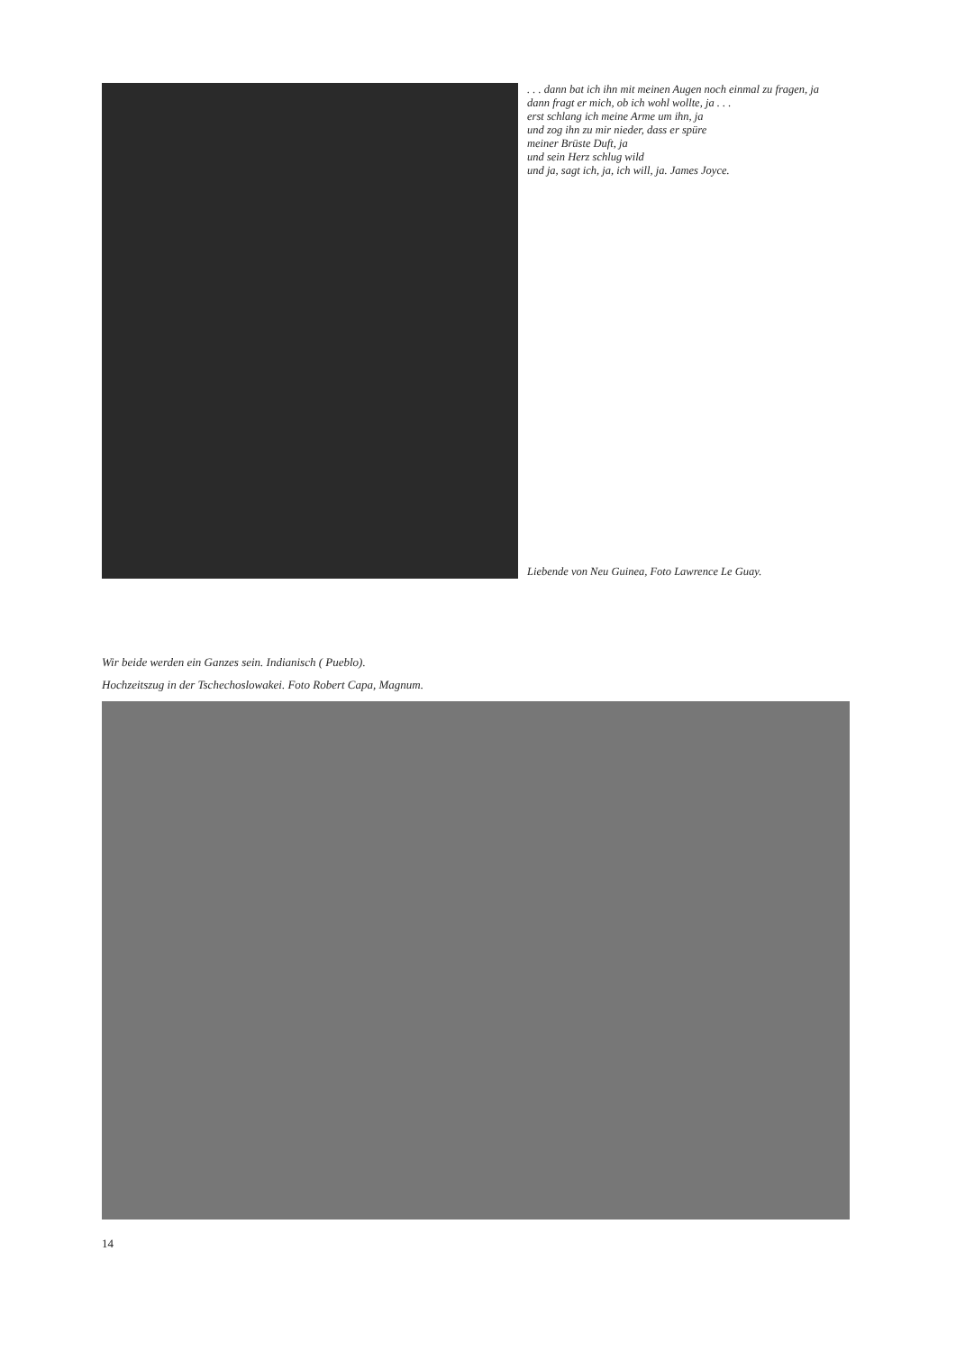. . . dann bat ich ihn mit meinen Augen noch einmal zu fragen, ja
dann fragt er mich, ob ich wohl wollte, ja . . .
erst schlang ich meine Arme um ihn, ja
und zog ihn zu mir nieder, dass er spüre
meiner Brüste Duft, ja
und sein Herz schlug wild
und ja, sagt ich, ja, ich will, ja. James Joyce.
Liebende von Neu Guinea, Foto Lawrence Le Guay.
Wir beide werden ein Ganzes sein. Indianisch ( Pueblo).
Hochzeitszug in der Tschechoslowakei. Foto Robert Capa, Magnum.
14